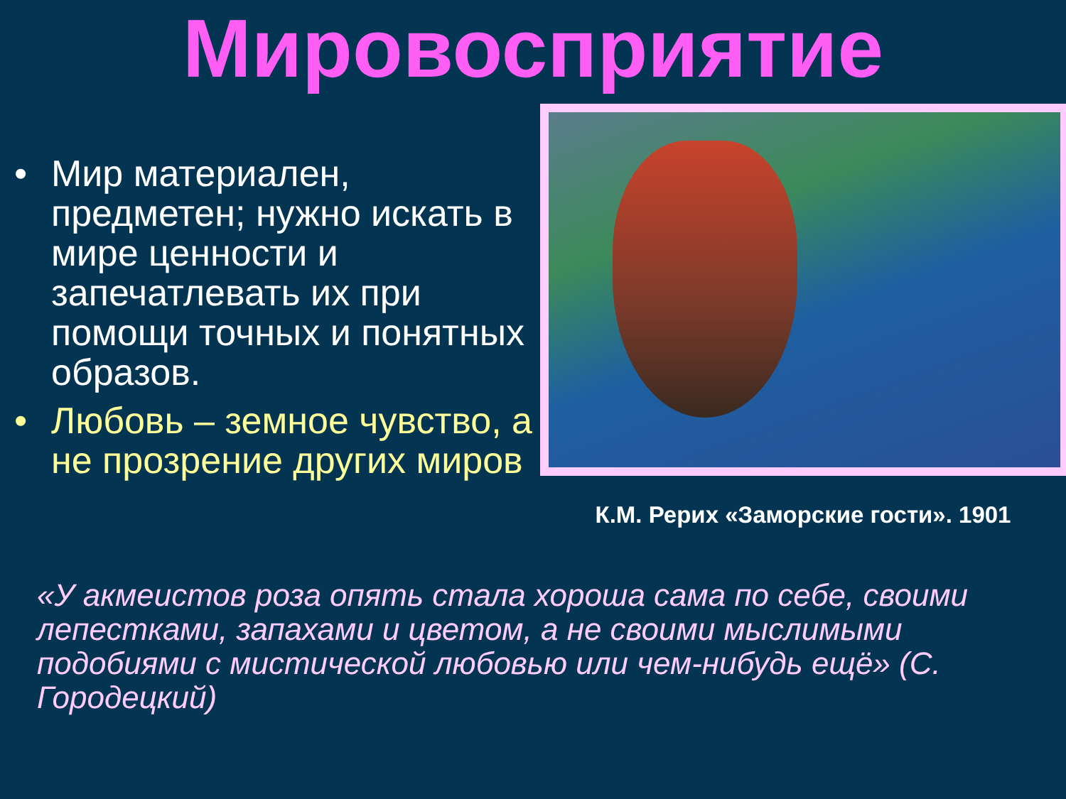Мировосприятие
• Мир материален, предметен; нужно искать в мире ценности и запечатлевать их при помощи точных и понятных образов.
• Любовь – земное чувство, а не прозрение других миров
К.М. Рерих «Заморские гости». 1901
«У акмеистов роза опять стала хороша сама по себе, своими лепестками, запахами и цветом, а не своими мыслимыми подобиями с мистической любовью или чем-нибудь ещё» (С. Городецкий)